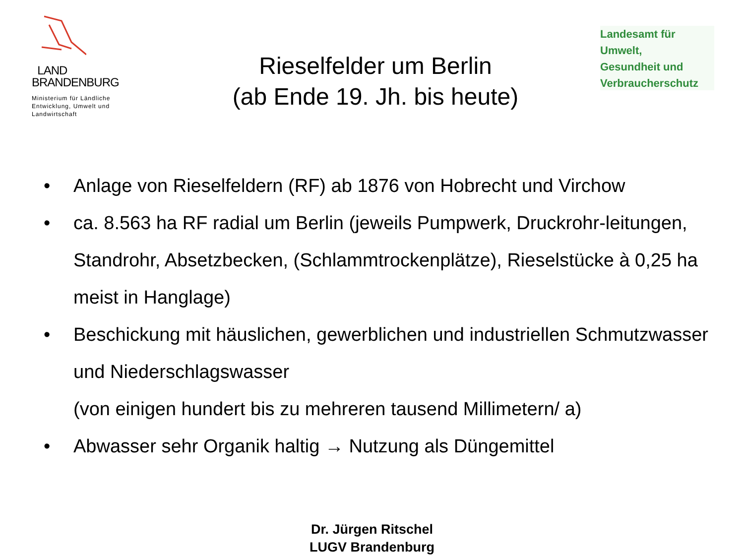LAND
BRANDENBURG
Ministerium für Ländliche
Entwicklung, Umwelt und
Landwirtschaft
Rieselfelder um Berlin
(ab Ende 19. Jh. bis heute)
Landesamt für
Umwelt,
Gesundheit und
Verbraucherschutz
• Anlage von Rieselfeldern (RF) ab 1876 von Hobrecht und Virchow
• ca. 8.563 ha RF radial um Berlin (jeweils Pumpwerk, Druckrohr-leitungen, Standrohr, Absetzbecken, (Schlammtrockenplätze), Rieselstücke à 0,25 ha meist in Hanglage)
• Beschickung mit häuslichen, gewerblichen und industriellen Schmutzwasser und Niederschlagswasser
(von einigen hundert bis zu mehreren tausend Millimetern/ a)
• Abwasser sehr Organik haltig → Nutzung als Düngemittel
Dr. Jürgen Ritschel
LUGV Brandenburg